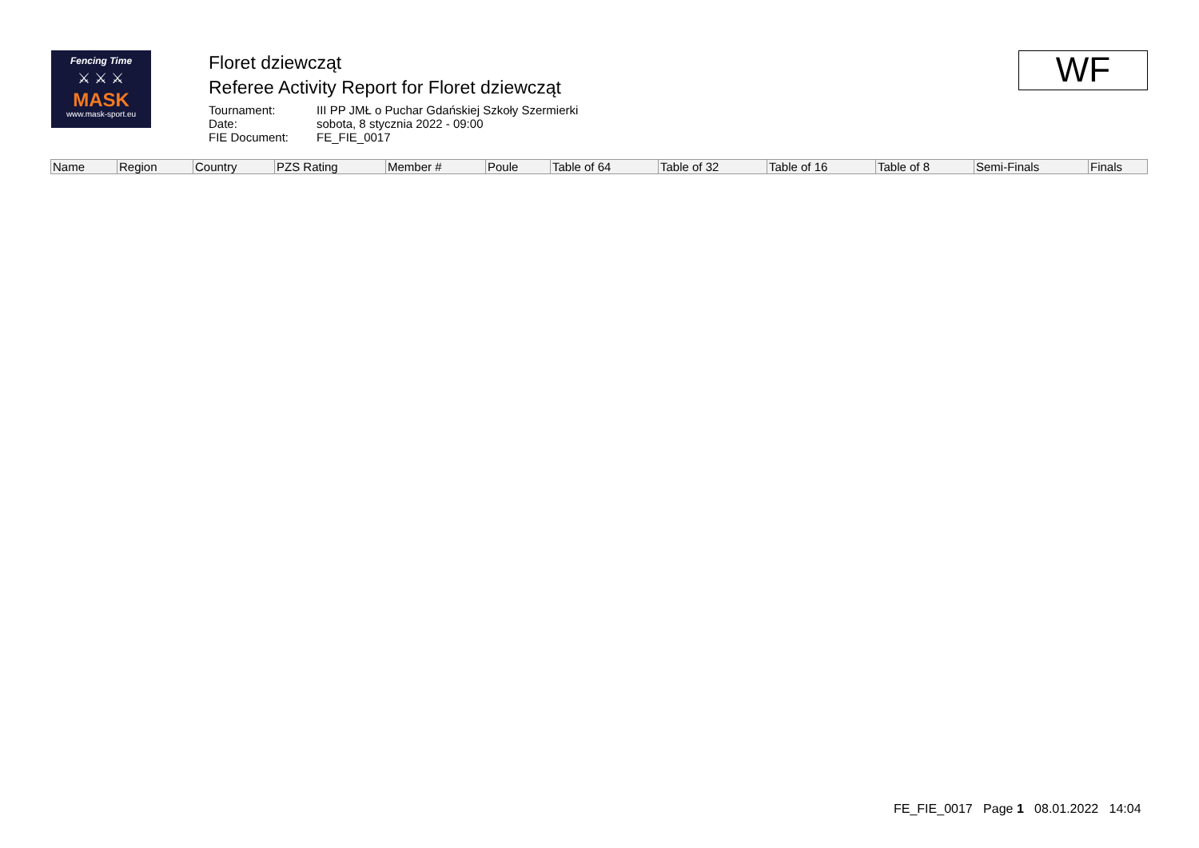Fencing Time
⚔ ⚔ ⚔
MASK
www.mask-sport.eu
Floret dziewcząt
Referee Activity Report for Floret dziewcząt
Tournament: III PP JMŁ o Puchar Gdańskiej Szkoły Szermierki Date: sobota, 8 stycznia 2022 - 09:00 FIE Document: FE_FIE_0017
WF
| Name | Region | Country | PZS Rating | Member # | Poule | Table of 64 | Table of 32 | Table of 16 | Table of 8 | Semi-Finals | Finals |
| --- | --- | --- | --- | --- | --- | --- | --- | --- | --- | --- | --- |
FE_FIE_0017 Page 1 08.01.2022 14:04